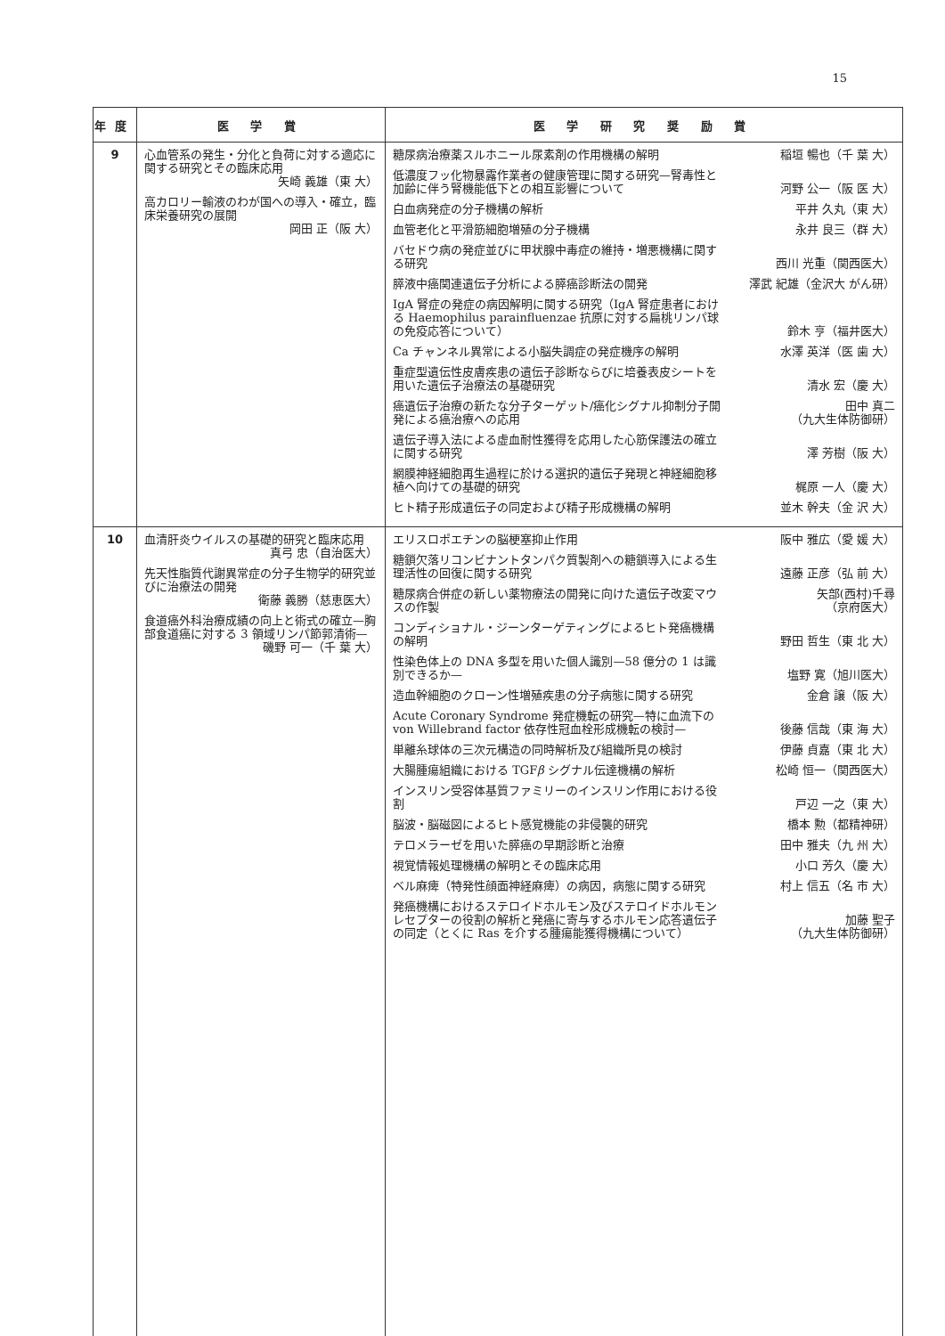15
| 年度 | 医 学 賞 | 医 学 研 究 奨 励 賞 |
| --- | --- | --- |
| 9 | 心血管系の発生・分化と負荷に対する適応に関する研究とその臨床応用 矢崎 義雄（東 大） 高カロリー輸液のわが国への導入・確立，臨床栄養研究の展開 岡田 正（阪 大） | 糖尿病治療薬スルホニール尿素剤の作用機構の解明 稲垣 暢也（千 葉 大） 低濃度フッ化物暴露作業者の健康管理に関する研究—腎毒性と加齢に伴う腎機能低下との相互影響について 河野 公一（阪 医 大） 白血病発症の分子機構の解析 平井 久丸（東 大） 血管老化と平滑筋細胞増殖の分子機構 永井 良三（群 大） バセドウ病の発症並びに甲状腺中毒症の維持・増悪機構に関する研究 西川 光重（関西医大） 膵液中癌関連遺伝子分析による膵癌診断法の開発 澤武 紀雄（金沢大 がん研） IgA 腎症の発症の病因解明に関する研究（IgA 腎症患者における Haemophilus parainfluenzae 抗原に対する扁桃リンパ球の免疫応答について） 鈴木 亨（福井医大） Ca チャンネル異常による小脳失調症の発症機序の解明 水澤 英洋（医 歯 大） 重症型遺伝性皮膚疾患の遺伝子診断ならびに培養表皮シートを用いた遺伝子治療法の基礎研究 清水 宏（慶 大） 癌遺伝子治療の新たな分子ターゲット/癌化シグナル抑制分子開発による癌治療への応用 田中 真二 （九大生体防御研） 遺伝子導入法による虚血耐性獲得を応用した心筋保護法の確立に関する研究 澤 芳樹（阪 大） 網膜神経細胞再生過程に於ける選択的遺伝子発現と神経細胞移植へ向けての基礎的研究 梶原 一人（慶 大） ヒト精子形成遺伝子の同定および精子形成機構の解明 並木 幹夫（金 沢 大） |
| 10 | 血清肝炎ウイルスの基礎的研究と臨床応用 真弓 忠（自治医大） 先天性脂質代謝異常症の分子生物学的研究並びに治療法の開発 衛藤 義勝（慈恵医大） 食道癌外科治療成績の向上と術式の確立—胸部食道癌に対する 3 領域リンパ節郭清術— 磯野 可一（千 葉 大） | エリスロポエチンの脳梗塞抑止作用 阪中 雅広（愛 媛 大） 糖鎖欠落リコンビナントタンパク質製剤への糖鎖導入による生理活性の回復に関する研究 遠藤 正彦（弘 前 大） 糖尿病合併症の新しい薬物療法の開発に向けた遺伝子改変マウスの作製 矢部(西村)千尋 （京府医大） コンディショナル・ジーンターゲティングによるヒト発癌機構の解明 野田 哲生（東 北 大） 性染色体上の DNA 多型を用いた個人識別—58 億分の 1 は識別できるか— 塩野 寛（旭川医大） 造血幹細胞のクローン性増殖疾患の分子病態に関する研究 金倉 譲（阪 大） Acute Coronary Syndrome 発症機転の研究—特に血流下の von Willebrand factor 依存性冠血栓形成機転の検討— 後藤 信哉（東 海 大） 単離糸球体の三次元構造の同時解析及び組織所見の検討 伊藤 貞嘉（東 北 大） 大腸腫瘍組織における TGF β シグナル伝達機構の解析 松崎 恒一（関西医大） インスリン受容体基質ファミリーのインスリン作用における役割 戸辺 一之（東 大） 脳波・脳磁図によるヒト感覚機能の非侵襲的研究 橋本 勲（都精神研） テロメラーゼを用いた膵癌の早期診断と治療 田中 雅夫（九 州 大） 視覚情報処理機構の解明とその臨床応用 小口 芳久（慶 大） ベル麻痺（特発性顔面神経麻痺）の病因，病態に関する研究 村上 信五（名 市 大） 発癌機構におけるステロイドホルモン及びステロイドホルモンレセプターの役割の解析と発癌に寄与するホルモン応答遺伝子の同定（とくに Ras を介する腫瘍能獲得機構について） 加藤 聖子 （九大生体防御研） |